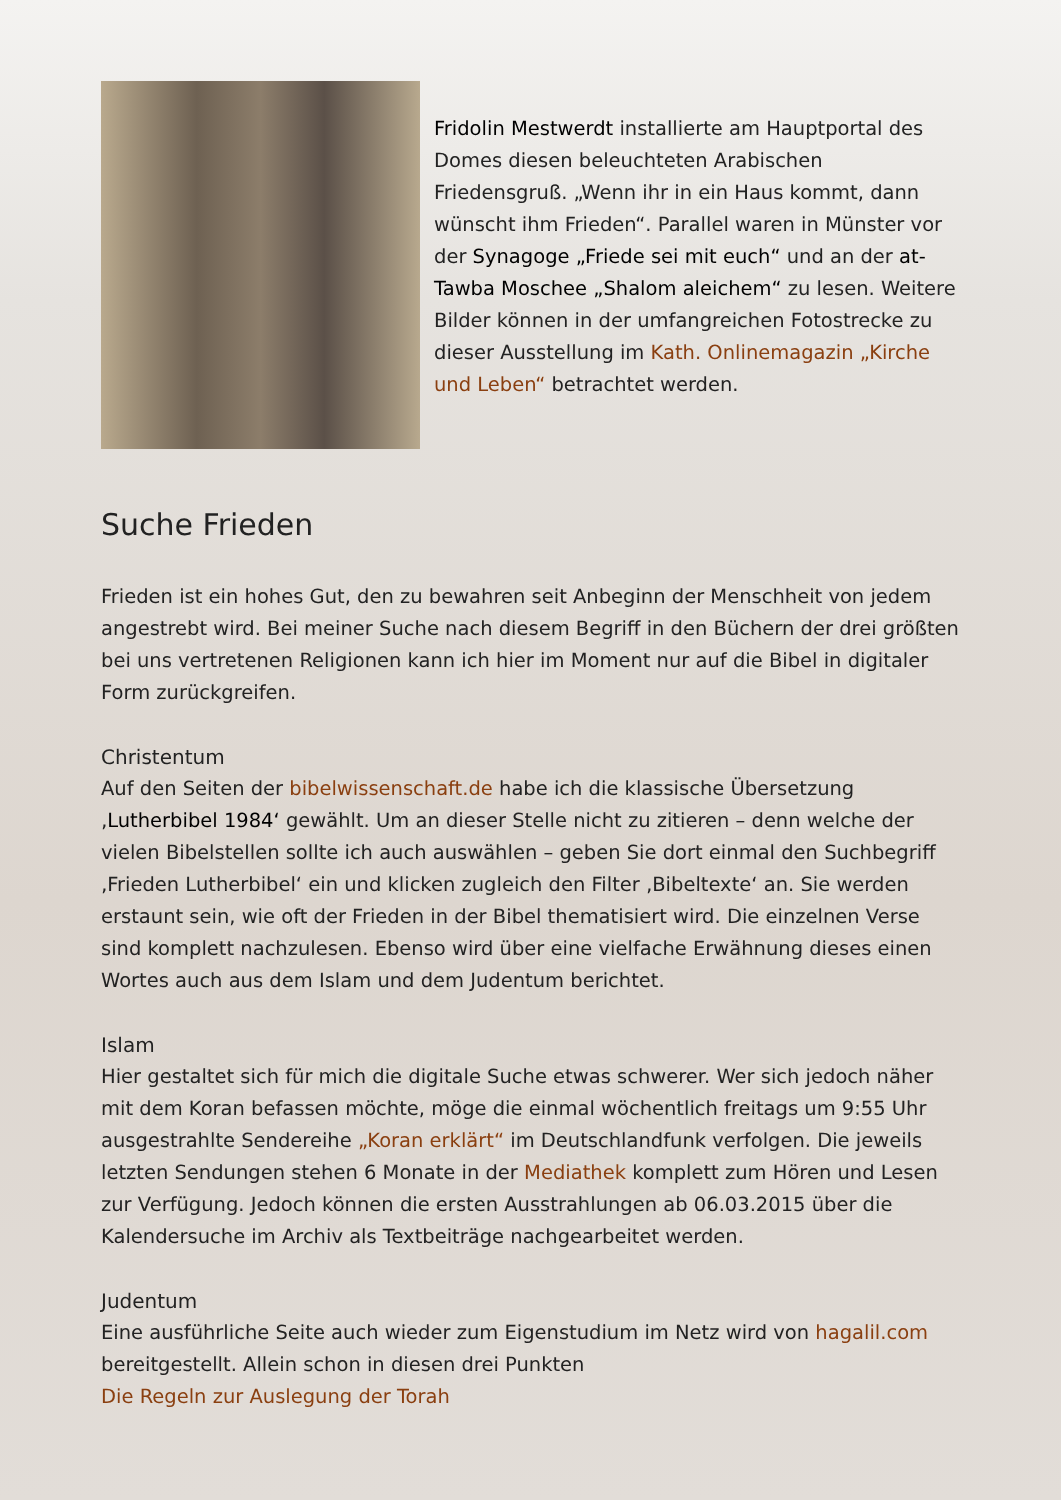Fridolin Mestwerdt installierte am Hauptportal des Domes diesen beleuchteten Arabischen Friedensgruß. „Wenn ihr in ein Haus kommt, dann wünscht ihm Frieden“. Parallel waren in Münster vor der Synagoge „Friede sei mit euch“ und an der at-Tawba Moschee „Shalom aleichem“ zu lesen. Weitere Bilder können in der umfangreichen Fotostrecke zu dieser Ausstellung im Kath. Onlinemagazin „Kirche und Leben“ betrachtet werden.
Suche Frieden
Frieden ist ein hohes Gut, den zu bewahren seit Anbeginn der Menschheit von jedem angestrebt wird. Bei meiner Suche nach diesem Begriff in den Büchern der drei größten bei uns vertretenen Religionen kann ich hier im Moment nur auf die Bibel in digitaler Form zurückgreifen.
Christentum
Auf den Seiten der bibelwissenschaft.de habe ich die klassische Übersetzung ‚Lutherbibel 1984‘ gewählt. Um an dieser Stelle nicht zu zitieren – denn welche der vielen Bibelstellen sollte ich auch auswählen – geben Sie dort einmal den Suchbegriff ‚Frieden Lutherbibel‘ ein und klicken zugleich den Filter ‚Bibeltexte‘ an. Sie werden erstaunt sein, wie oft der Frieden in der Bibel thematisiert wird. Die einzelnen Verse sind komplett nachzulesen. Ebenso wird über eine vielfache Erwähnung dieses einen Wortes auch aus dem Islam und dem Judentum berichtet.
Islam
Hier gestaltet sich für mich die digitale Suche etwas schwerer. Wer sich jedoch näher mit dem Koran befassen möchte, möge die einmal wöchentlich freitags um 9:55 Uhr ausgestrahlte Sendereihe „Koran erklärt“ im Deutschlandfunk verfolgen. Die jeweils letzten Sendungen stehen 6 Monate in der Mediathek komplett zum Hören und Lesen zur Verfügung. Jedoch können die ersten Ausstrahlungen ab 06.03.2015 über die Kalendersuche im Archiv als Textbeiträge nachgearbeitet werden.
Judentum
Eine ausführliche Seite auch wieder zum Eigenstudium im Netz wird von hagalil.com bereitgestellt. Allein schon in diesen drei Punkten
Die Regeln zur Auslegung der Torah